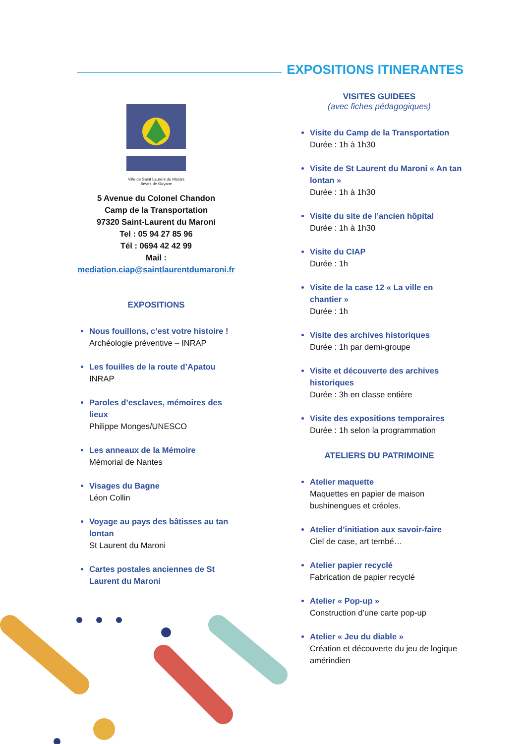EXPOSITIONS ITINERANTES
Ville de Saint Laurent du Maroni
Sèves de Guyane
5 Avenue du Colonel Chandon
Camp de la Transportation
97320 Saint-Laurent du Maroni
Tel : 05 94 27 85 96
Tél : 0694 42 42 99
Mail :
mediation.ciap@saintlaurentdumaroni.fr
EXPOSITIONS
Nous fouillons, c’est votre histoire !
Archéologie préventive – INRAP
Les fouilles de la route d’Apatou
INRAP
Paroles d’esclaves, mémoires des lieux
Philippe Monges/UNESCO
Les anneaux de la Mémoire
Mémorial de Nantes
Visages du Bagne
Léon Collin
Voyage au pays des bâtisses au tan lontan
St Laurent du Maroni
Cartes postales anciennes de St Laurent du Maroni
VISITES GUIDEES
(avec fiches pédagogiques)
Visite du Camp de la Transportation
Durée : 1h à 1h30
Visite de St Laurent du Maroni « An tan lontan »
Durée : 1h à 1h30
Visite du site de l’ancien hôpital
Durée : 1h à 1h30
Visite du CIAP
Durée : 1h
Visite de la case 12 « La ville en chantier »
Durée : 1h
Visite des archives historiques
Durée : 1h par demi-groupe
Visite et découverte des archives historiques
Durée : 3h en classe entière
Visite des expositions temporaires
Durée : 1h selon la programmation
ATELIERS DU PATRIMOINE
Atelier maquette
Maquettes en papier de maison bushinengues et créoles.
Atelier d’initiation aux savoir-faire
Ciel de case, art tembé…
Atelier papier recyclé
Fabrication de papier recyclé
Atelier « Pop-up »
Construction d’une carte pop-up
Atelier « Jeu du diable »
Création et découverte du jeu de logique amérindien